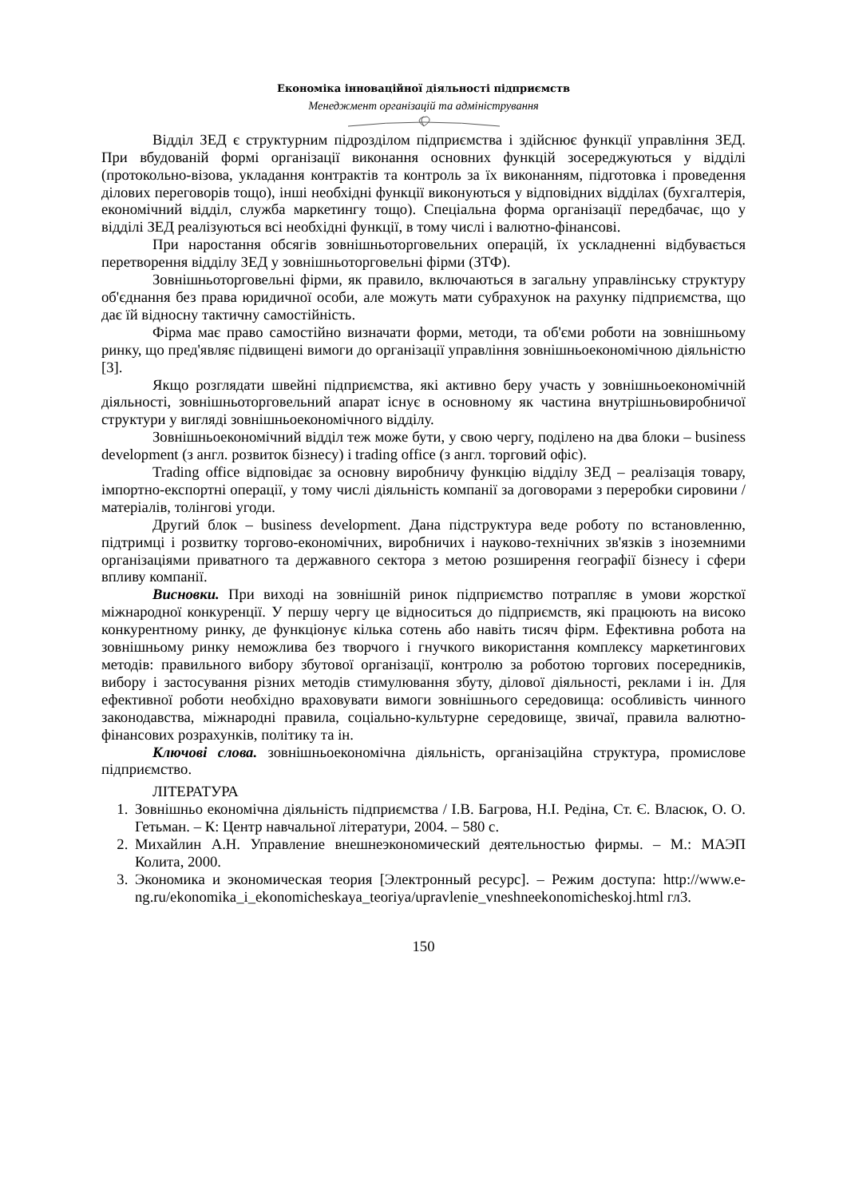Економіка інноваційної діяльності підприємств
Менеджмент організацій та адміністрування
Відділ ЗЕД є структурним підрозділом підприємства і здійснює функції управління ЗЕД. При вбудованій формі організації виконання основних функцій зосереджуються у відділі (протокольно-візова, укладання контрактів та контроль за їх виконанням, підготовка і проведення ділових переговорів тощо), інші необхідні функції виконуються у відповідних відділах (бухгалтерія, економічний відділ, служба маркетингу тощо). Спеціальна форма організації передбачає, що у відділі ЗЕД реалізуються всі необхідні функції, в тому числі і валютно-фінансові.
При наростання обсягів зовнішньоторговельних операцій, їх ускладненні відбувається перетворення відділу ЗЕД у зовнішньоторговельні фірми (ЗТФ).
Зовнішньоторговельні фірми, як правило, включаються в загальну управлінську структуру об'єднання без права юридичної особи, але можуть мати субрахунок на рахунку підприємства, що дає їй відносну тактичну самостійність.
Фірма має право самостійно визначати форми, методи, та об'єми роботи на зовнішньому ринку, що пред'являє підвищені вимоги до організації управління зовнішньоекономічною діяльністю [3].
Якщо розглядати швейні підприємства, які активно беру участь у зовнішньоекономічній діяльності, зовнішньоторговельний апарат існує в основному як частина внутрішньовиробничої структури у вигляді зовнішньоекономічного відділу.
Зовнішньоекономічний відділ теж може бути, у свою чергу, поділено на два блоки – business development (з англ. розвиток бізнесу) і trading office (з англ. торговий офіс).
Trading office відповідає за основну виробничу функцію відділу ЗЕД – реалізація товару, імпортно-експортні операції, у тому числі діяльність компанії за договорами з переробки сировини / матеріалів, толінгові угоди.
Другий блок – business development. Дана підструктура веде роботу по встановленню, підтримці і розвитку торгово-економічних, виробничих і науково-технічних зв'язків з іноземними організаціями приватного та державного сектора з метою розширення географії бізнесу і сфери впливу компанії.
Висновки. При виході на зовнішній ринок підприємство потрапляє в умови жорсткої міжнародної конкуренції. У першу чергу це відноситься до підприємств, які працюють на високо конкурентному ринку, де функціонує кілька сотень або навіть тисяч фірм. Ефективна робота на зовнішньому ринку неможлива без творчого і гнучкого використання комплексу маркетингових методів: правильного вибору збутової організації, контролю за роботою торгових посередників, вибору і застосування різних методів стимулювання збуту, ділової діяльності, реклами і ін. Для ефективної роботи необхідно враховувати вимоги зовнішнього середовища: особливість чинного законодавства, міжнародні правила, соціально-культурне середовище, звичаї, правила валютно-фінансових розрахунків, політику та ін.
Ключові слова. зовнішньоекономічна діяльність, організаційна структура, промислове підприємство.
ЛІТЕРАТУРА
1. Зовнішньо економічна діяльність підприємства / І.В. Багрова, Н.І. Редіна, Ст. Є. Власюк, О. О. Гетьман. – К: Центр навчальної літератури, 2004. – 580 с.
2. Михайлин А.Н. Управление внешнеэкономический деятельностью фирмы. – М.: МАЭП Колита, 2000.
3. Экономика и экономическая теория [Электронный ресурс]. – Режим доступа: http://www.e-ng.ru/ekonomika_i_ekonomicheskaya_teoriya/upravlenie_vneshneekonomicheskoj.html гл3.
150